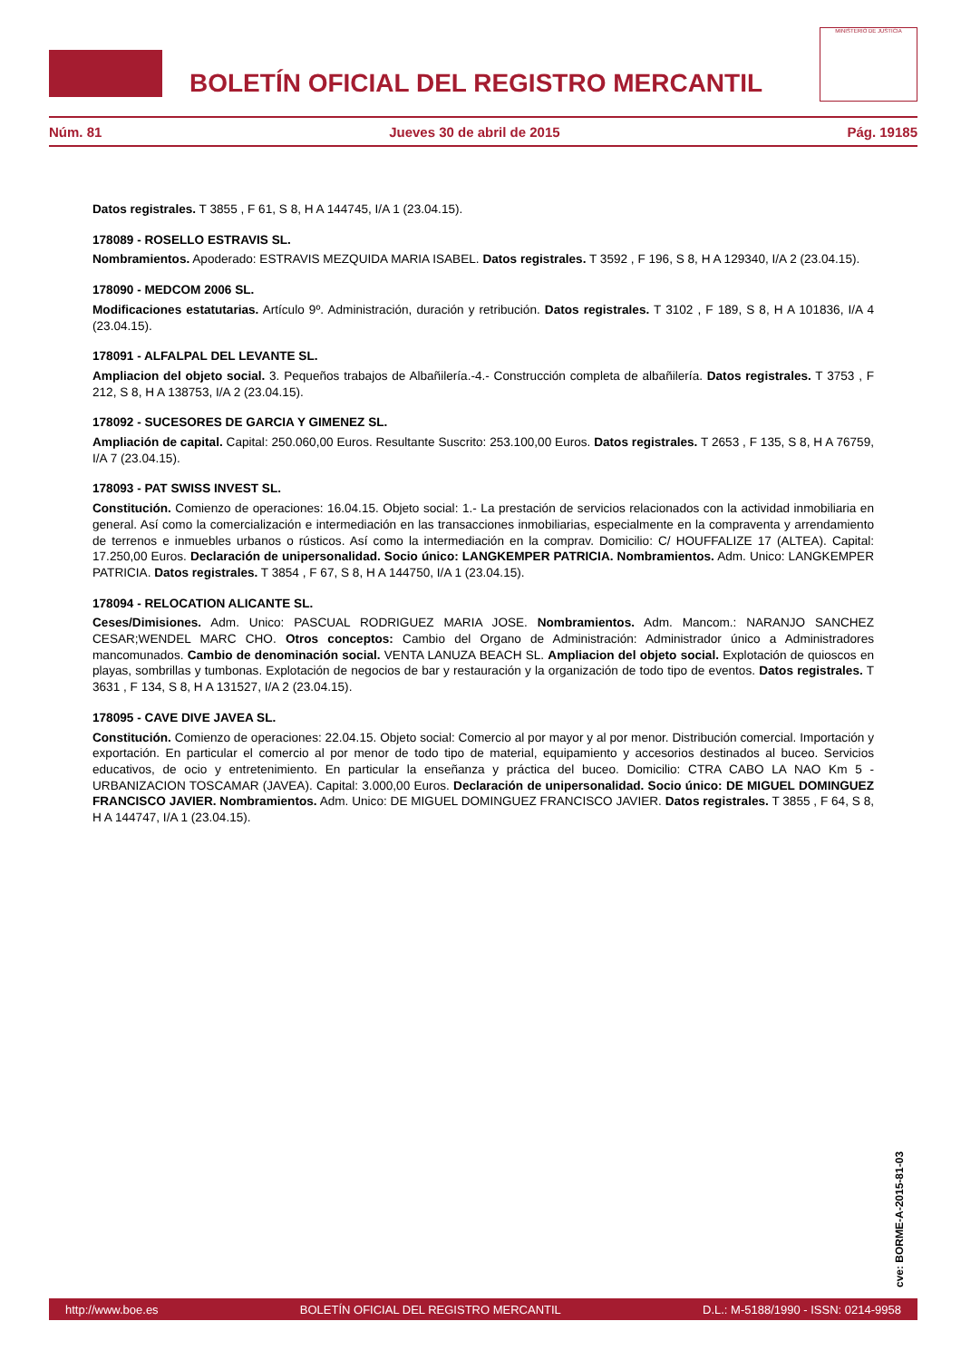BOLETÍN OFICIAL DEL REGISTRO MERCANTIL
MINISTERIO DE JUSTICIA
Núm. 81 Jueves 30 de abril de 2015 Pág. 19185
Datos registrales. T 3855 , F 61, S 8, H A 144745, I/A 1 (23.04.15).
178089 - ROSELLO ESTRAVIS SL.
Nombramientos. Apoderado: ESTRAVIS MEZQUIDA MARIA ISABEL. Datos registrales. T 3592 , F 196, S 8, H A 129340, I/A 2 (23.04.15).
178090 - MEDCOM 2006 SL.
Modificaciones estatutarias. Artículo 9º. Administración, duración y retribución. Datos registrales. T 3102 , F 189, S 8, H A 101836, I/A 4 (23.04.15).
178091 - ALFALPAL DEL LEVANTE SL.
Ampliacion del objeto social. 3. Pequeños trabajos de Albañilería.-4.- Construcción completa de albañilería. Datos registrales. T 3753 , F 212, S 8, H A 138753, I/A 2 (23.04.15).
178092 - SUCESORES DE GARCIA Y GIMENEZ SL.
Ampliación de capital. Capital: 250.060,00 Euros. Resultante Suscrito: 253.100,00 Euros. Datos registrales. T 2653 , F 135, S 8, H A 76759, I/A 7 (23.04.15).
178093 - PAT SWISS INVEST SL.
Constitución. Comienzo de operaciones: 16.04.15. Objeto social: 1.- La prestación de servicios relacionados con la actividad inmobiliaria en general. Así como la comercialización e intermediación en las transacciones inmobiliarias, especialmente en la compraventa y arrendamiento de terrenos e inmuebles urbanos o rústicos. Así como la intermediación en la comprav. Domicilio: C/ HOUFFALIZE 17 (ALTEA). Capital: 17.250,00 Euros. Declaración de unipersonalidad. Socio único: LANGKEMPER PATRICIA. Nombramientos. Adm. Unico: LANGKEMPER PATRICIA. Datos registrales. T 3854 , F 67, S 8, H A 144750, I/A 1 (23.04.15).
178094 - RELOCATION ALICANTE SL.
Ceses/Dimisiones. Adm. Unico: PASCUAL RODRIGUEZ MARIA JOSE. Nombramientos. Adm. Mancom.: NARANJO SANCHEZ CESAR;WENDEL MARC CHO. Otros conceptos: Cambio del Organo de Administración: Administrador único a Administradores mancomunados. Cambio de denominación social. VENTA LANUZA BEACH SL. Ampliacion del objeto social. Explotación de quioscos en playas, sombrillas y tumbonas. Explotación de negocios de bar y restauración y la organización de todo tipo de eventos. Datos registrales. T 3631 , F 134, S 8, H A 131527, I/A 2 (23.04.15).
178095 - CAVE DIVE JAVEA SL.
Constitución. Comienzo de operaciones: 22.04.15. Objeto social: Comercio al por mayor y al por menor. Distribución comercial. Importación y exportación. En particular el comercio al por menor de todo tipo de material, equipamiento y accesorios destinados al buceo. Servicios educativos, de ocio y entretenimiento. En particular la enseñanza y práctica del buceo. Domicilio: CTRA CABO LA NAO Km 5 - URBANIZACION TOSCAMAR (JAVEA). Capital: 3.000,00 Euros. Declaración de unipersonalidad. Socio único: DE MIGUEL DOMINGUEZ FRANCISCO JAVIER. Nombramientos. Adm. Unico: DE MIGUEL DOMINGUEZ FRANCISCO JAVIER. Datos registrales. T 3855 , F 64, S 8, H A 144747, I/A 1 (23.04.15).
cve: BORME-A-2015-81-03
http://www.boe.es BOLETÍN OFICIAL DEL REGISTRO MERCANTIL D.L.: M-5188/1990 - ISSN: 0214-9958